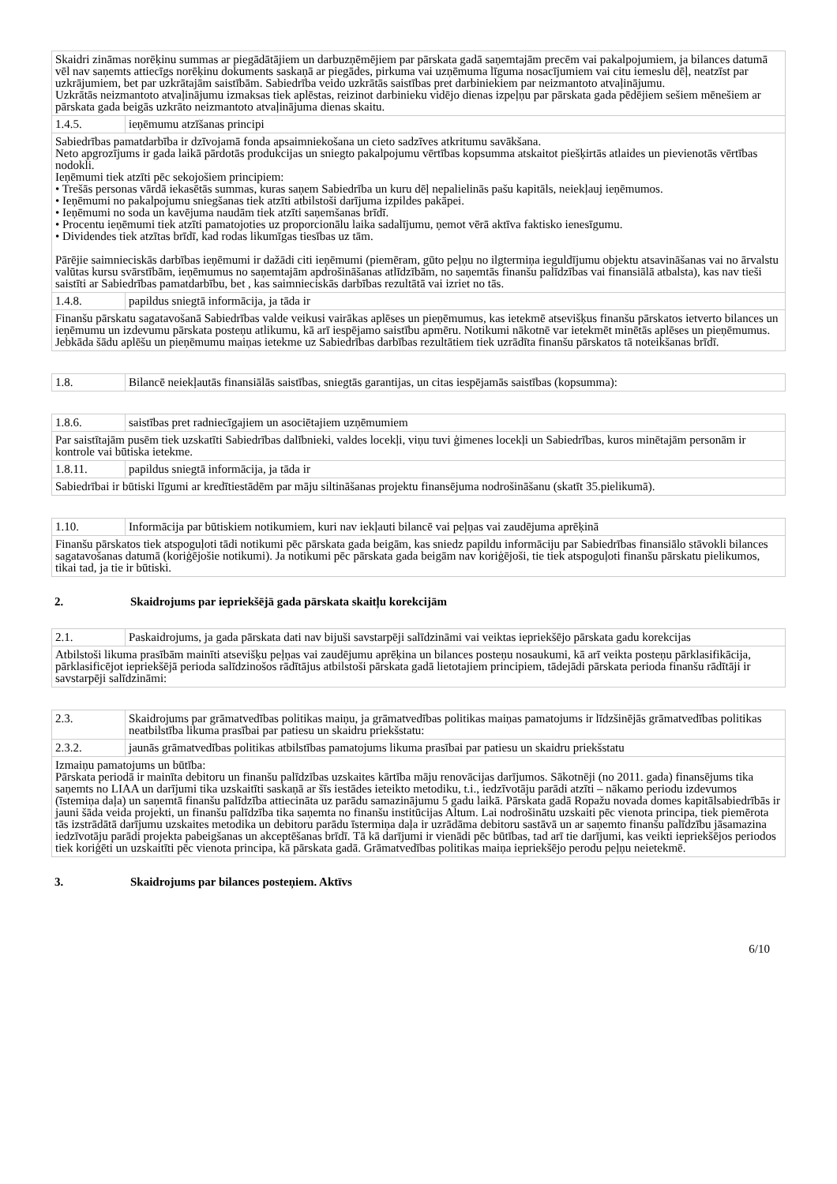| Skaidri zināmas norēķinu summas ar piegādātājiem un darbuzņēmējiem par pārskata gadā saņemtajām precēm vai pakalpojumiem, ja bilances datumā vēl nav saņemts attiecīgs norēķinu dokuments saskaņā ar piegādes, pirkuma vai uzņēmuma līguma nosacījumiem vai citu iemeslu dēļ, neatzīst par uzkrājumiem, bet par uzkrātajām saistībām. Sabiedrība veido uzkrātās saistības pret darbiniekiem par neizmantoto atvaļinājumu. Uzkrātās neizmantoto atvaļinājumu izmaksas tiek aplēstas, reizinot darbinieku vidējo dienas izpeļņu par pārskata gada pēdējiem sešiem mēnešiem ar pārskata gada beigās uzkrāto neizmantoto atvaļinājuma dienas skaitu. | |
| 1.4.5. | ieņēmumu atzīšanas principi |
| Sabiedrības pamatdarbība ir dzīvojamā fonda apsaimniekošana un cieto sadzīves atkritumu savākšana. Neto apgrozījums ir gada laikā pārdotās produkcijas un sniegto pakalpojumu vērtības kopsumma atskaitot piešķirtās atlaides un pievienotās vērtības nodokli. Ieņēmumi tiek atzīti pēc sekojošiem principiem: • Trešās personas vārdā iekasētās summas, kuras saņem Sabiedrība un kuru dēļ nepalielinās pašu kapitāls, neiekļauj ieņēmumos. • Ieņēmumi no pakalpojumu sniegšanas tiek atzīti atbilstoši darījuma izpildes pakāpei. • Ieņēmumi no soda un kavējuma naudām tiek atzīti saņemšanas brīdī. • Procentu ieņēmumi tiek atzīti pamatojoties uz proporcionālu laika sadalījumu, ņemot vērā aktīva faktisko ienesīgumu. • Dividendes tiek atzītas brīdī, kad rodas likumīgas tiesības uz tām. Pārējie saimnieciskās darbības ieņēmumi ir dažādi citi ieņēmumi (piemēram, gūto peļņu no ilgtermiņa ieguldījumu objektu atsavināšanas vai no ārvalstu valūtas kursu svārstībām, ieņēmumus no saņemtajām apdrošināšanas atlīdzībām, no saņemtās finanšu palīdzības vai finansiālā atbalsta), kas nav tieši saistīti ar Sabiedrības pamatdarbību, bet , kas saimnieciskās darbības rezultātā vai izriet no tās. | |
| 1.4.8. | papildus sniegtā informācija, ja tāda ir |
| Finanšu pārskatu sagatavošanā Sabiedrības valde veikusi vairākas aplēses un pieņēmumus, kas ietekmē atsevišķus finanšu pārskatos ietverto bilances un ieņēmumu un izdevumu pārskata posteņu atlikumu, kā arī iespējamo saistību apmēru. Notikumi nākotnē var ietekmēt minētās aplēses un pieņēmumus. Jebkāda šādu aplēšu un pieņēmumu maiņas ietekme uz Sabiedrības darbības rezultātiem tiek uzrādīta finanšu pārskatos tā noteikšanas brīdī. | |
| 1.8. | Bilancē neiekļautās finansiālās saistības, sniegtās garantijas, un citas iespējamās saistības (kopsumma): |
| 1.8.6. | saistības pret radniecīgajiem un asociētajiem uzņēmumiem |
| Par saistītajām pusēm tiek uzskatīti Sabiedrības dalībnieki, valdes locekļi, viņu tuvi ģimenes locekļi un Sabiedrības, kuros minētajām personām ir kontrole vai būtiska ietekme. | |
| 1.8.11. | papildus sniegtā informācija, ja tāda ir |
| Sabiedrībai ir būtiski līgumi ar kredītiestādēm par māju siltināšanas projektu finansējuma nodrošināšanu (skatīt 35.pielikumā). | |
| 1.10. | Informācija par būtiskiem notikumiem, kuri nav iekļauti bilancē vai peļņas vai zaudējuma aprēķinā |
| Finanšu pārskatos tiek atspoguļoti tādi notikumi pēc pārskata gada beigām, kas sniedz papildu informāciju par Sabiedrības finansiālo stāvokli bilances sagatavošanas datumā (koriģējošie notikumi). Ja notikumi pēc pārskata gada beigām nav koriģējoši, tie tiek atspoguļoti finanšu pārskatu pielikumos, tikai tad, ja tie ir būtiski. | |
2. Skaidrojums par iepriekšējā gada pārskata skaitļu korekcijām
| 2.1. | Paskaidrojums, ja gada pārskata dati nav bijuši savstarpēji salīdzināmi vai veiktas iepriekšējo pārskata gadu korekcijas |
| Atbilstoši likuma prasībām mainīti atsevišķu peļņas vai zaudējumu aprēķina un bilances posteņu nosaukumi, kā arī veikta posteņu pārklasifikācija, pārklasificējot iepriekšējā perioda salīdzinošos rādītājus atbilstoši pārskata gadā lietotajiem principiem, tādejādi pārskata perioda finanšu rādītāji ir savstarpēji salīdzināmi: | |
| 2.3. | Skaidrojums par grāmatvedības politikas maiņu, ja grāmatvedības politikas maiņas pamatojums ir līdzšinējās grāmatvedības politikas neatbilstība likuma prasībai par patiesu un skaidru priekšstatu: |
| 2.3.2. | jaunās grāmatvedības politikas atbilstības pamatojums likuma prasībai par patiesu un skaidru priekšstatu |
| Izmaiņu pamatojums un būtība: Pārskata periodā ir mainīta debitoru un finanšu palīdzības uzskaites kārtība māju renovācijas darījumos. Sākotnēji (no 2011. gada) finansējums tika saņemts no LIAA un darījumi tika uzskaitīti saskaņā ar šīs iestādes ieteikto metodiku, t.i., iedzīvotāju parādi atzīti – nākamo periodu izdevumos (īstemiņa daļa) un saņemtā finanšu palīdzība attiecināta uz parādu samazinājumu 5 gadu laikā. Pārskata gadā Ropažu novada domes kapitālsabiedrībās ir jauni šāda veida projekti, un finanšu palīdzība tika saņemta no finanšu institūcijas Altum. Lai nodrošinātu uzskaiti pēc vienota principa, tiek piemērota tās izstrādātā darījumu uzskaites metodika un debitoru parādu īstermiņa daļa ir uzrādāma debitoru sastāvā un ar saņemto finanšu palīdzību jāsamazina iedzīvotāju parādi projekta pabeigšanas un akceptēšanas brīdī. Tā kā darījumi ir vienādi pēc būtības, tad arī tie darījumi, kas veikti iepriekšējos periodos tiek koriģēti un uzskaitīti pēc vienota principa, kā pārskata gadā. Grāmatvedības politikas maiņa iepriekšējo perodu peļņu neietekmē. | |
3. Skaidrojums par bilances posteņiem. Aktīvs
6/10